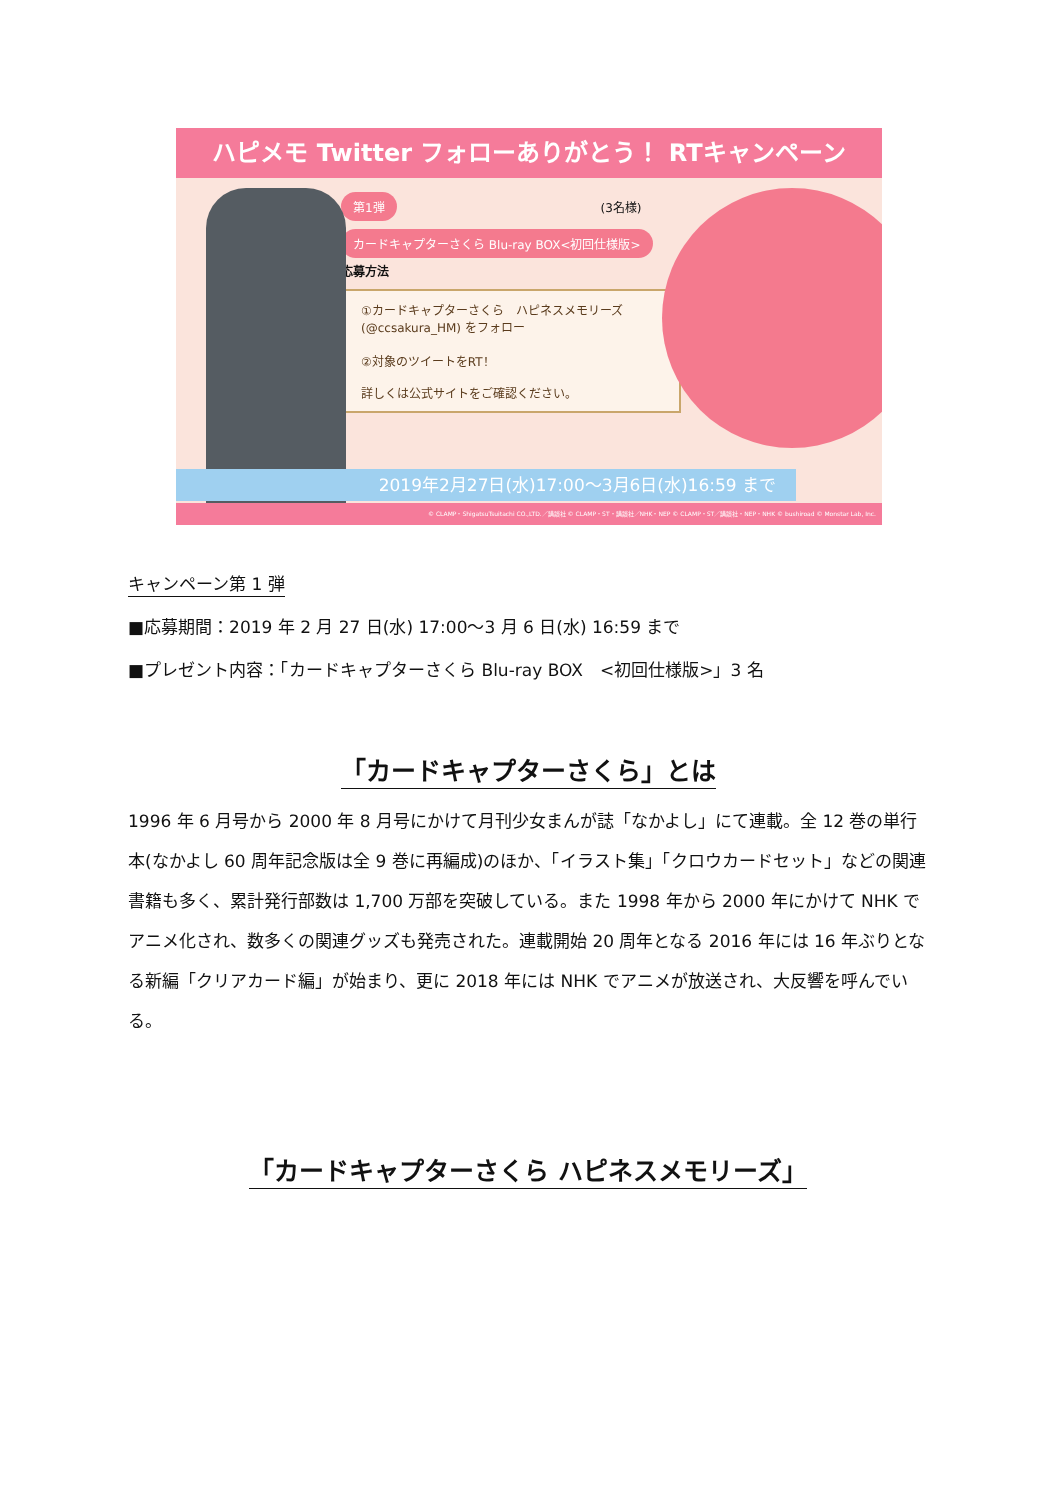ハピメモ Twitter フォローありがとう！ RTキャンペーン
第1弾
(3名様)
カードキャプターさくら Blu-ray BOX<初回仕様版>
応募方法
①カードキャプターさくら　ハピネスメモリーズ
(@ccsakura_HM) をフォロー
②対象のツイートをRT！
詳しくは公式サイトをご確認ください。
2019年2月27日(水)17:00〜3月6日(水)16:59 まで
© CLAMP・ShigatsuTsuitachi CO.,LTD.／講談社 © CLAMP・ST・講談社／NHK・NEP © CLAMP・ST／講談社・NEP・NHK © bushiroad © Monstar Lab, Inc.
キャンペーン第 1 弾
■応募期間：2019 年 2 月 27 日(水) 17:00〜3 月 6 日(水) 16:59 まで
■プレゼント内容：「カードキャプターさくら Blu-ray BOX　<初回仕様版>」3 名
「カードキャプターさくら」とは
1996 年 6 月号から 2000 年 8 月号にかけて月刊少女まんが誌「なかよし」にて連載。全 12 巻の単行本(なかよし 60 周年記念版は全 9 巻に再編成)のほか、「イラスト集」「クロウカードセット」などの関連書籍も多く、累計発行部数は 1,700 万部を突破している。また 1998 年から 2000 年にかけて NHK でアニメ化され、数多くの関連グッズも発売された。連載開始 20 周年となる 2016 年には 16 年ぶりとなる新編「クリアカード編」が始まり、更に 2018 年には NHK でアニメが放送され、大反響を呼んでいる。
「カードキャプターさくら ハピネスメモリーズ」